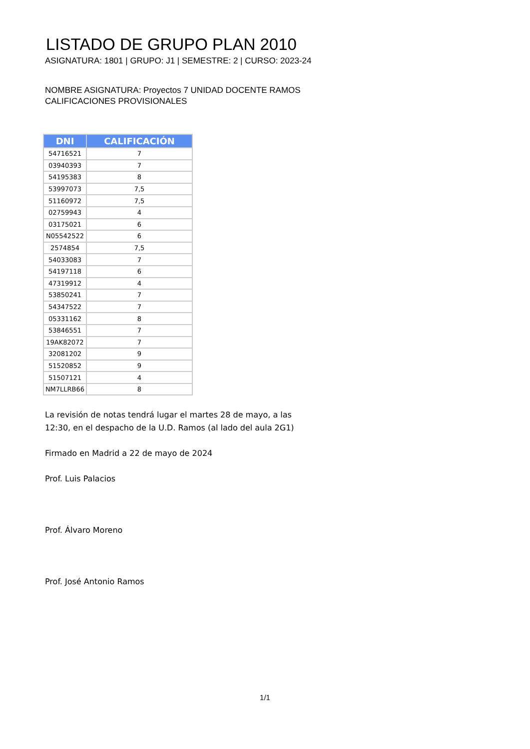LISTADO DE GRUPO PLAN 2010
ASIGNATURA: 1801 | GRUPO: J1 | SEMESTRE: 2 | CURSO: 2023-24
NOMBRE ASIGNATURA: Proyectos 7 UNIDAD DOCENTE RAMOS
CALIFICACIONES PROVISIONALES
| DNI | CALIFICACIÓN |
| --- | --- |
| 54716521 | 7 |
| 03940393 | 7 |
| 54195383 | 8 |
| 53997073 | 7,5 |
| 51160972 | 7,5 |
| 02759943 | 4 |
| 03175021 | 6 |
| N05542522 | 6 |
| 2574854 | 7,5 |
| 54033083 | 7 |
| 54197118 | 6 |
| 47319912 | 4 |
| 53850241 | 7 |
| 54347522 | 7 |
| 05331162 | 8 |
| 53846551 | 7 |
| 19AK82072 | 7 |
| 32081202 | 9 |
| 51520852 | 9 |
| 51507121 | 4 |
| NM7LLRB66 | 8 |
La revisión de notas tendrá lugar el martes 28 de mayo, a las
12:30, en el despacho de la U.D. Ramos (al lado del aula 2G1)
Firmado en Madrid a 22 de mayo de 2024
Prof. Luis Palacios
Prof. Álvaro Moreno
Prof. José Antonio Ramos
1/1